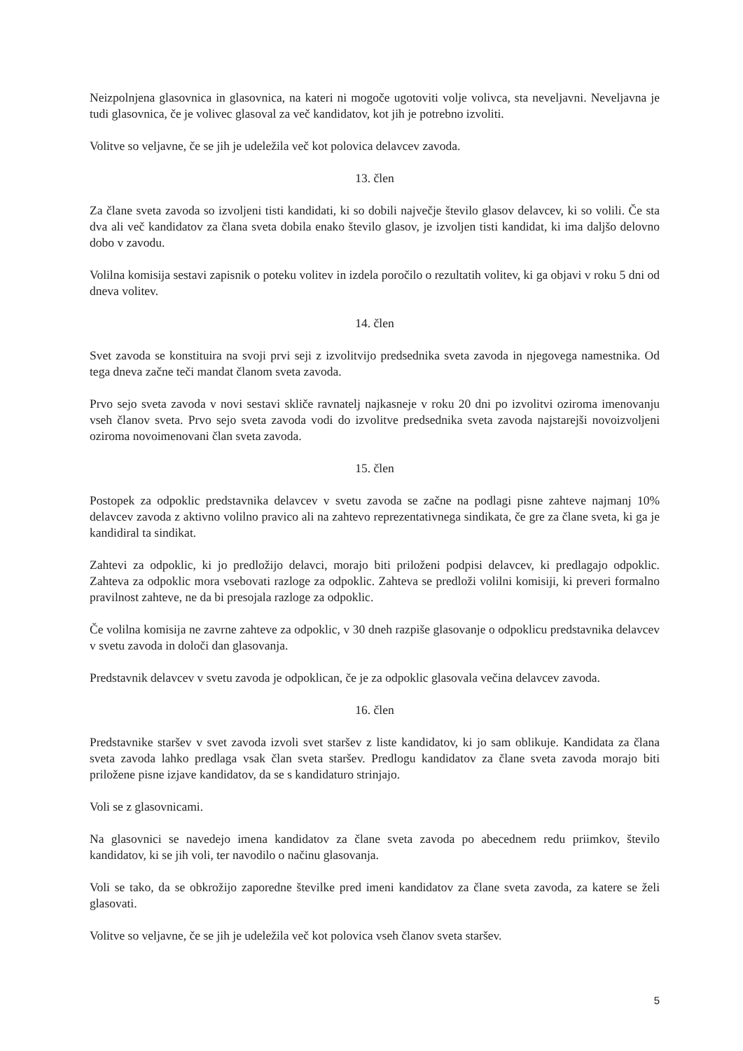Neizpolnjena glasovnica in glasovnica, na kateri ni mogoče ugotoviti volje volivca, sta neveljavni. Neveljavna je tudi glasovnica, če je volivec glasoval za več kandidatov, kot jih je potrebno izvoliti.
Volitve so veljavne, če se jih je udeležila več kot polovica delavcev zavoda.
13. člen
Za člane sveta zavoda so izvoljeni tisti kandidati, ki so dobili največje število glasov delavcev, ki so volili. Če sta dva ali več kandidatov za člana sveta dobila enako število glasov, je izvoljen tisti kandidat, ki ima daljšo delovno dobo v zavodu.
Volilna komisija sestavi zapisnik o poteku volitev in izdela poročilo o rezultatih volitev, ki ga objavi v roku 5 dni od dneva volitev.
14. člen
Svet zavoda se konstituira na svoji prvi seji z izvolitvijo predsednika sveta zavoda in njegovega namestnika. Od tega dneva začne teči mandat članom sveta zavoda.
Prvo sejo sveta zavoda v novi sestavi skliče ravnatelj najkasneje v roku 20 dni po izvolitvi oziroma imenovanju vseh članov sveta. Prvo sejo sveta zavoda vodi do izvolitve predsednika sveta zavoda najstarejši novoizvoljeni oziroma novoimenovani član sveta zavoda.
15. člen
Postopek za odpoklic predstavnika delavcev v svetu zavoda se začne na podlagi pisne zahteve najmanj 10% delavcev zavoda z aktivno volilno pravico ali na zahtevo reprezentativnega sindikata, če gre za člane sveta, ki ga je kandidiral ta sindikat.
Zahtevi za odpoklic, ki jo predložijo delavci, morajo biti priloženi podpisi delavcev, ki predlagajo odpoklic. Zahteva za odpoklic mora vsebovati razloge za odpoklic. Zahteva se predloži volilni komisiji, ki preveri formalno pravilnost zahteve, ne da bi presojala razloge za odpoklic.
Če volilna komisija ne zavrne zahteve za odpoklic, v 30 dneh razpiše glasovanje o odpoklicu predstavnika delavcev v svetu zavoda in določi dan glasovanja.
Predstavnik delavcev v svetu zavoda je odpoklican, če je za odpoklic glasovala večina delavcev zavoda.
16. člen
Predstavnike staršev v svet zavoda izvoli svet staršev z liste kandidatov, ki jo sam oblikuje. Kandidata za člana sveta zavoda lahko predlaga vsak član sveta staršev. Predlogu kandidatov za člane sveta zavoda morajo biti priložene pisne izjave kandidatov, da se s kandidaturo strinjajo.
Voli se z glasovnicami.
Na glasovnici se navedejo imena kandidatov za člane sveta zavoda po abecednem redu priimkov, število kandidatov, ki se jih voli, ter navodilo o načinu glasovanja.
Voli se tako, da se obkrožijo zaporedne številke pred imeni kandidatov za člane sveta zavoda, za katere se želi glasovati.
Volitve so veljavne, če se jih je udeležila več kot polovica vseh članov sveta staršev.
5